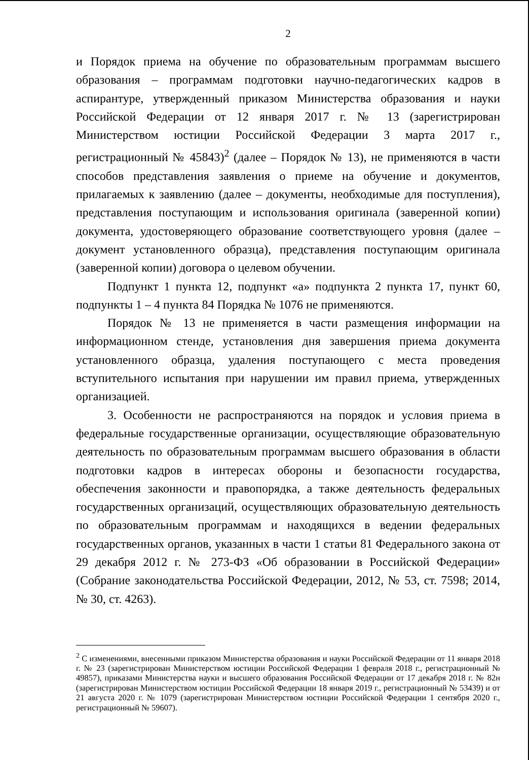2
и Порядок приема на обучение по образовательным программам высшего образования – программам подготовки научно-педагогических кадров в аспирантуре, утвержденный приказом Министерства образования и науки Российской Федерации от 12 января 2017 г. № 13 (зарегистрирован Министерством юстиции Российской Федерации 3 марта 2017 г., регистрационный № 45843)<sup>2</sup> (далее – Порядок № 13), не применяются в части способов представления заявления о приеме на обучение и документов, прилагаемых к заявлению (далее – документы, необходимые для поступления), представления поступающим и использования оригинала (заверенной копии) документа, удостоверяющего образование соответствующего уровня (далее – документ установленного образца), представления поступающим оригинала (заверенной копии) договора о целевом обучении.
Подпункт 1 пункта 12, подпункт «а» подпункта 2 пункта 17, пункт 60, подпункты 1 – 4 пункта 84 Порядка № 1076 не применяются.
Порядок № 13 не применяется в части размещения информации на информационном стенде, установления дня завершения приема документа установленного образца, удаления поступающего с места проведения вступительного испытания при нарушении им правил приема, утвержденных организацией.
3. Особенности не распространяются на порядок и условия приема в федеральные государственные организации, осуществляющие образовательную деятельность по образовательным программам высшего образования в области подготовки кадров в интересах обороны и безопасности государства, обеспечения законности и правопорядка, а также деятельность федеральных государственных организаций, осуществляющих образовательную деятельность по образовательным программам и находящихся в ведении федеральных государственных органов, указанных в части 1 статьи 81 Федерального закона от 29 декабря 2012 г. № 273-ФЗ «Об образовании в Российской Федерации» (Собрание законодательства Российской Федерации, 2012, № 53, ст. 7598; 2014, № 30, ст. 4263).
<sup>2</sup> С изменениями, внесенными приказом Министерства образования и науки Российской Федерации от 11 января 2018 г. № 23 (зарегистрирован Министерством юстиции Российской Федерации 1 февраля 2018 г., регистрационный № 49857), приказами Министерства науки и высшего образования Российской Федерации от 17 декабря 2018 г. № 82н (зарегистрирован Министерством юстиции Российской Федерации 18 января 2019 г., регистрационный № 53439) и от 21 августа 2020 г. № 1079 (зарегистрирован Министерством юстиции Российской Федерации 1 сентября 2020 г., регистрационный № 59607).